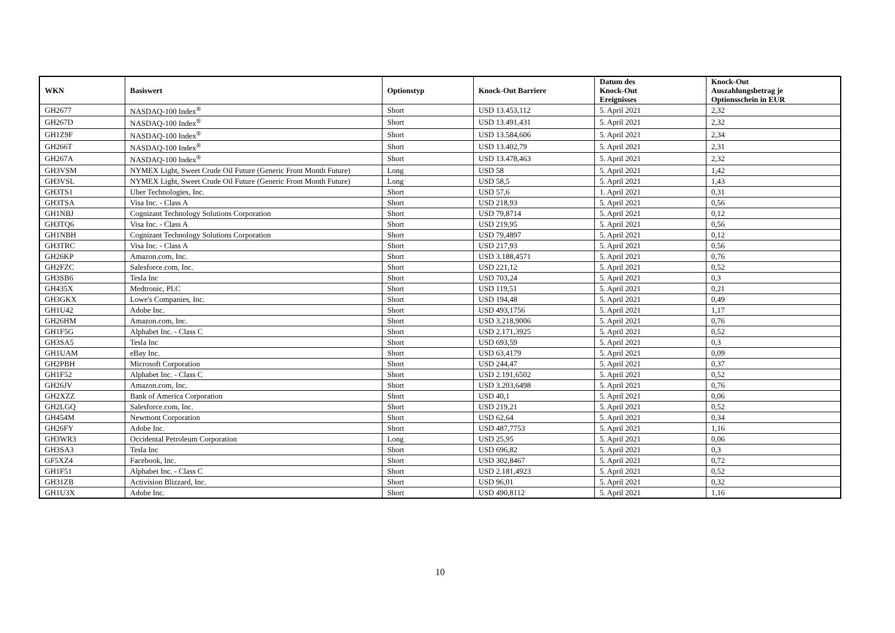| WKN | Basiswert | Optionstyp | Knock-Out Barriere | Datum des Knock-Out Ereignisses | Knock-Out Auszahlungsbetrag je Optionsschein in EUR |
| --- | --- | --- | --- | --- | --- |
| GH2677 | NASDAQ-100 Index<sup>®</sup> | Short | USD 13.453,112 | 5. April 2021 | 2,32 |
| GH267D | NASDAQ-100 Index<sup>®</sup> | Short | USD 13.491,431 | 5. April 2021 | 2,32 |
| GH1Z9F | NASDAQ-100 Index<sup>®</sup> | Short | USD 13.584,606 | 5. April 2021 | 2,34 |
| GH266T | NASDAQ-100 Index<sup>®</sup> | Short | USD 13.402,79 | 5. April 2021 | 2,31 |
| GH267A | NASDAQ-100 Index<sup>®</sup> | Short | USD 13.478,463 | 5. April 2021 | 2,32 |
| GH3VSM | NYMEX Light, Sweet Crude Oil Future (Generic Front Month Future) | Long | USD 58 | 5. April 2021 | 1,42 |
| GH3VSL | NYMEX Light, Sweet Crude Oil Future (Generic Front Month Future) | Long | USD 58,5 | 5. April 2021 | 1,43 |
| GH3TS1 | Uber Technologies, Inc. | Short | USD 57,6 | 1. April 2021 | 0,31 |
| GH3TSA | Visa Inc. - Class A | Short | USD 218,93 | 5. April 2021 | 0,56 |
| GH1NBJ | Cognizant Technology Solutions Corporation | Short | USD 79,8714 | 5. April 2021 | 0,12 |
| GH3TQ6 | Visa Inc. - Class A | Short | USD 219,95 | 5. April 2021 | 0,56 |
| GH1NBH | Cognizant Technology Solutions Corporation | Short | USD 79,4897 | 5. April 2021 | 0,12 |
| GH3TRC | Visa Inc. - Class A | Short | USD 217,93 | 5. April 2021 | 0,56 |
| GH26KP | Amazon.com, Inc. | Short | USD 3.188,4571 | 5. April 2021 | 0,76 |
| GH2FZC | Salesforce.com, Inc. | Short | USD 221,12 | 5. April 2021 | 0,52 |
| GH3SB6 | Tesla Inc | Short | USD 703,24 | 5. April 2021 | 0,3 |
| GH435X | Medtronic, PLC | Short | USD 119,51 | 5. April 2021 | 0,21 |
| GH3GKX | Lowe's Companies, Inc. | Short | USD 194,48 | 5. April 2021 | 0,49 |
| GH1U42 | Adobe Inc. | Short | USD 493,1756 | 5. April 2021 | 1,17 |
| GH26HM | Amazon.com, Inc. | Short | USD 3.218,9006 | 5. April 2021 | 0,76 |
| GH1F5G | Alphabet Inc. - Class C | Short | USD 2.171,3925 | 5. April 2021 | 0,52 |
| GH3SA5 | Tesla Inc | Short | USD 693,59 | 5. April 2021 | 0,3 |
| GH1UAM | eBay Inc. | Short | USD 63,4179 | 5. April 2021 | 0,09 |
| GH2PBH | Microsoft Corporation | Short | USD 244,47 | 5. April 2021 | 0,37 |
| GH1F52 | Alphabet Inc. - Class C | Short | USD 2.191,6502 | 5. April 2021 | 0,52 |
| GH26JV | Amazon.com, Inc. | Short | USD 3.203,6498 | 5. April 2021 | 0,76 |
| GH2XZZ | Bank of America Corporation | Short | USD 40,1 | 5. April 2021 | 0,06 |
| GH2LGQ | Salesforce.com, Inc. | Short | USD 219,21 | 5. April 2021 | 0,52 |
| GH454M | Newmont Corporation | Short | USD 62,64 | 5. April 2021 | 0,34 |
| GH26FY | Adobe Inc. | Short | USD 487,7753 | 5. April 2021 | 1,16 |
| GH3WR3 | Occidental Petroleum Corporation | Long | USD 25,95 | 5. April 2021 | 0,06 |
| GH3SA3 | Tesla Inc | Short | USD 696,82 | 5. April 2021 | 0,3 |
| GF5XZ4 | Facebook, Inc. | Short | USD 302,8467 | 5. April 2021 | 0,72 |
| GH1F51 | Alphabet Inc. - Class C | Short | USD 2.181,4923 | 5. April 2021 | 0,52 |
| GH31ZB | Activision Blizzard, Inc. | Short | USD 96,01 | 5. April 2021 | 0,32 |
| GH1U3X | Adobe Inc. | Short | USD 490,8112 | 5. April 2021 | 1,16 |
10